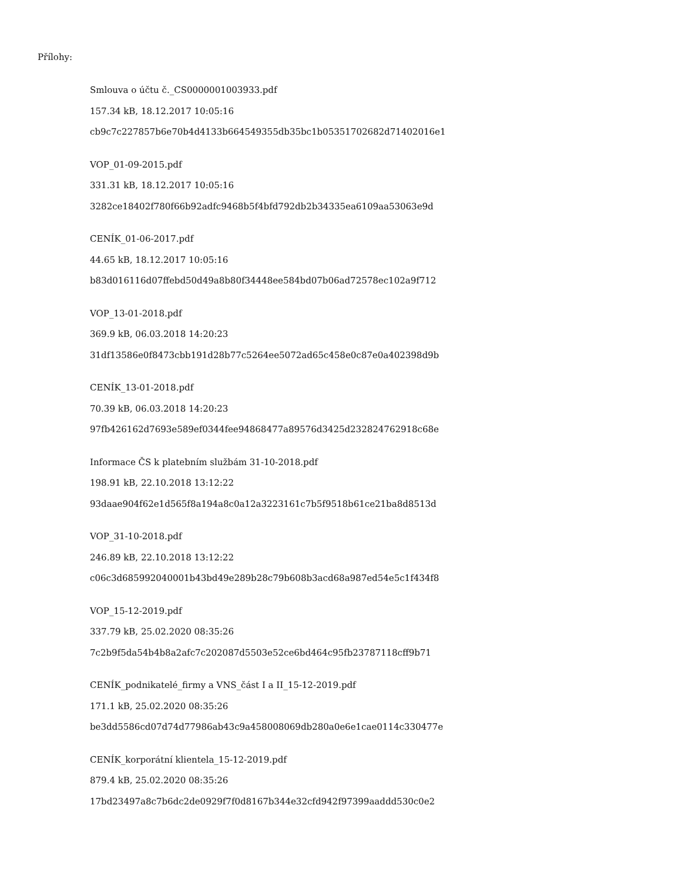Přílohy:
Smlouva o účtu č._CS0000001003933.pdf
157.34 kB, 18.12.2017 10:05:16
cb9c7c227857b6e70b4d4133b664549355db35bc1b05351702682d71402016e1
VOP_01-09-2015.pdf
331.31 kB, 18.12.2017 10:05:16
3282ce18402f780f66b92adfc9468b5f4bfd792db2b34335ea6109aa53063e9d
CENÍK_01-06-2017.pdf
44.65 kB, 18.12.2017 10:05:16
b83d016116d07ffebd50d49a8b80f34448ee584bd07b06ad72578ec102a9f712
VOP_13-01-2018.pdf
369.9 kB, 06.03.2018 14:20:23
31df13586e0f8473cbb191d28b77c5264ee5072ad65c458e0c87e0a402398d9b
CENÍK_13-01-2018.pdf
70.39 kB, 06.03.2018 14:20:23
97fb426162d7693e589ef0344fee94868477a89576d3425d232824762918c68e
Informace ČS k platebním službám 31-10-2018.pdf
198.91 kB, 22.10.2018 13:12:22
93daae904f62e1d565f8a194a8c0a12a3223161c7b5f9518b61ce21ba8d8513d
VOP_31-10-2018.pdf
246.89 kB, 22.10.2018 13:12:22
c06c3d685992040001b43bd49e289b28c79b608b3acd68a987ed54e5c1f434f8
VOP_15-12-2019.pdf
337.79 kB, 25.02.2020 08:35:26
7c2b9f5da54b4b8a2afc7c202087d5503e52ce6bd464c95fb23787118cff9b71
CENÍK_podnikatelé_firmy a VNS_část I a II_15-12-2019.pdf
171.1 kB, 25.02.2020 08:35:26
be3dd5586cd07d74d77986ab43c9a458008069db280a0e6e1cae0114c330477e
CENÍK_korporátní klientela_15-12-2019.pdf
879.4 kB, 25.02.2020 08:35:26
17bd23497a8c7b6dc2de0929f7f0d8167b344e32cfd942f97399aaddd530c0e2